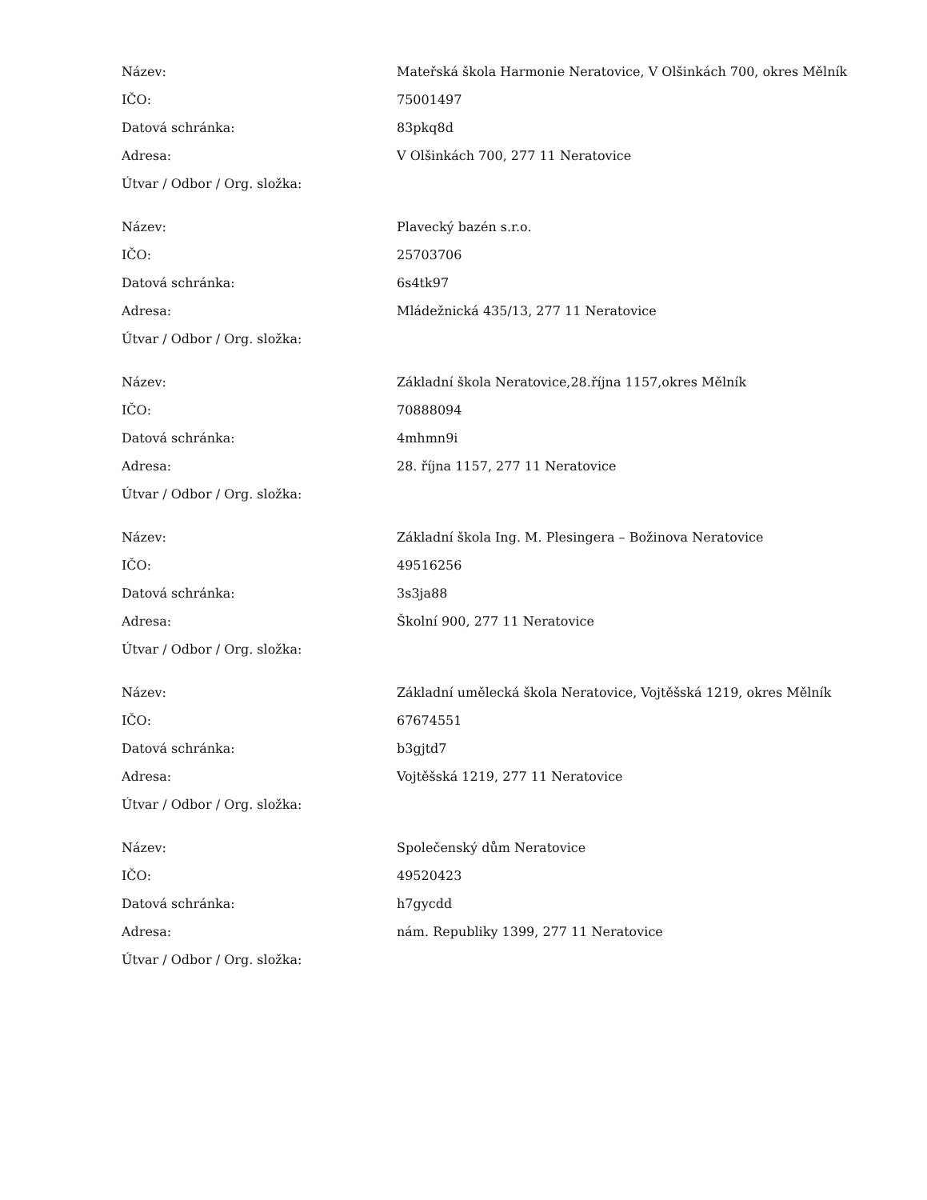| Název: | Mateřská škola Harmonie Neratovice, V Olšinkách 700, okres Mělník |
| IČO: | 75001497 |
| Datová schránka: | 83pkq8d |
| Adresa: | V Olšinkách 700, 277 11 Neratovice |
| Útvar / Odbor / Org. složka: | |
| Název: | Plavecký bazén s.r.o. |
| IČO: | 25703706 |
| Datová schránka: | 6s4tk97 |
| Adresa: | Mládežnická 435/13, 277 11 Neratovice |
| Útvar / Odbor / Org. složka: | |
| Název: | Základní škola Neratovice,28.října 1157,okres Mělník |
| IČO: | 70888094 |
| Datová schránka: | 4mhmn9i |
| Adresa: | 28. října 1157, 277 11 Neratovice |
| Útvar / Odbor / Org. složka: | |
| Název: | Základní škola Ing. M. Plesingera – Božinova Neratovice |
| IČO: | 49516256 |
| Datová schránka: | 3s3ja88 |
| Adresa: | Školní 900, 277 11 Neratovice |
| Útvar / Odbor / Org. složka: | |
| Název: | Základní umělecká škola Neratovice, Vojtěšská 1219, okres Mělník |
| IČO: | 67674551 |
| Datová schránka: | b3gjtd7 |
| Adresa: | Vojtěšská 1219, 277 11 Neratovice |
| Útvar / Odbor / Org. složka: | |
| Název: | Společenský dům Neratovice |
| IČO: | 49520423 |
| Datová schránka: | h7gycdd |
| Adresa: | nám. Republiky 1399, 277 11 Neratovice |
| Útvar / Odbor / Org. složka: | |